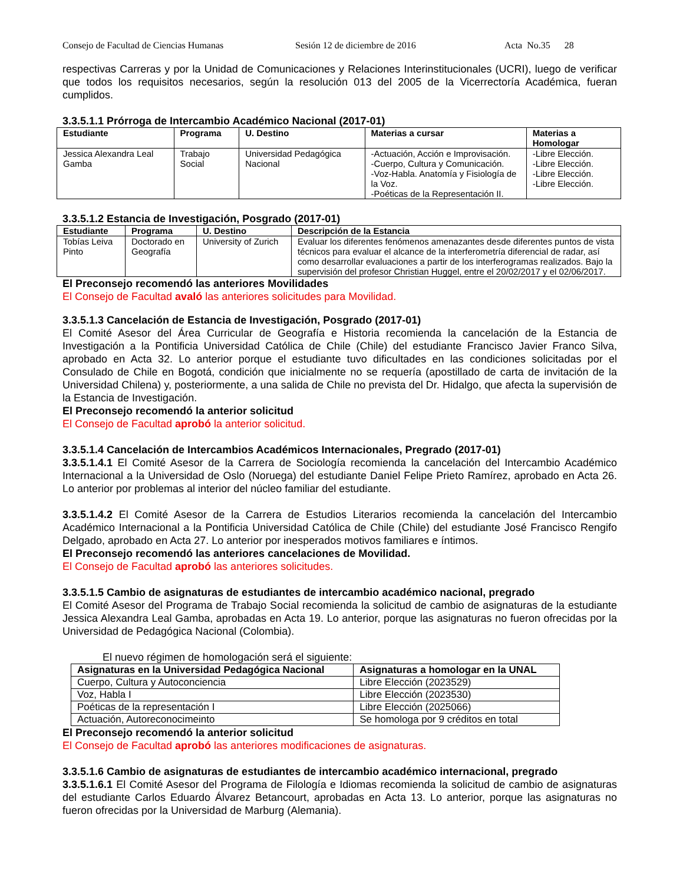Consejo de Facultad de Ciencias Humanas Sesión 12 de diciembre de 2016 Acta No.35 28
respectivas Carreras y por la Unidad de Comunicaciones y Relaciones Interinstitucionales (UCRI), luego de verificar que todos los requisitos necesarios, según la resolución 013 del 2005 de la Vicerrectoría Académica, fueran cumplidos.
3.3.5.1.1 Prórroga de Intercambio Académico Nacional (2017-01)
| Estudiante | Programa | U. Destino | Materias a cursar | Materias a Homologar |
| --- | --- | --- | --- | --- |
| Jessica Alexandra Leal Gamba | Trabajo Social | Universidad Pedagógica Nacional | -Actuación, Acción e Improvisación. -Cuerpo, Cultura y Comunicación. -Voz-Habla. Anatomía y Fisiología de la Voz. -Poéticas de la Representación II. | -Libre Elección. -Libre Elección. -Libre Elección. -Libre Elección. |
3.3.5.1.2 Estancia de Investigación, Posgrado (2017-01)
| Estudiante | Programa | U. Destino | Descripción de la Estancia |
| --- | --- | --- | --- |
| Tobías Leiva Pinto | Doctorado en Geografía | University of Zurich | Evaluar los diferentes fenómenos amenazantes desde diferentes puntos de vista técnicos para evaluar el alcance de la interferometría diferencial de radar, así como desarrollar evaluaciones a partir de los interferogramas realizados. Bajo la supervisión del profesor Christian Huggel, entre el 20/02/2017 y el 02/06/2017. |
El Preconsejo recomendó las anteriores Movilidades
El Consejo de Facultad avaló las anteriores solicitudes para Movilidad.
3.3.5.1.3 Cancelación de Estancia de Investigación, Posgrado (2017-01)
El Comité Asesor del Área Curricular de Geografía e Historia recomienda la cancelación de la Estancia de Investigación a la Pontificia Universidad Católica de Chile (Chile) del estudiante Francisco Javier Franco Silva, aprobado en Acta 32. Lo anterior porque el estudiante tuvo dificultades en las condiciones solicitadas por el Consulado de Chile en Bogotá, condición que inicialmente no se requería (apostillado de carta de invitación de la Universidad Chilena) y, posteriormente, a una salida de Chile no prevista del Dr. Hidalgo, que afecta la supervisión de la Estancia de Investigación.
El Preconsejo recomendó la anterior solicitud
El Consejo de Facultad aprobó la anterior solicitud.
3.3.5.1.4 Cancelación de Intercambios Académicos Internacionales, Pregrado (2017-01)
3.3.5.1.4.1 El Comité Asesor de la Carrera de Sociología recomienda la cancelación del Intercambio Académico Internacional a la Universidad de Oslo (Noruega) del estudiante Daniel Felipe Prieto Ramírez, aprobado en Acta 26. Lo anterior por problemas al interior del núcleo familiar del estudiante.
3.3.5.1.4.2 El Comité Asesor de la Carrera de Estudios Literarios recomienda la cancelación del Intercambio Académico Internacional a la Pontificia Universidad Católica de Chile (Chile) del estudiante José Francisco Rengifo Delgado, aprobado en Acta 27. Lo anterior por inesperados motivos familiares e íntimos.
El Preconsejo recomendó las anteriores cancelaciones de Movilidad.
El Consejo de Facultad aprobó las anteriores solicitudes.
3.3.5.1.5 Cambio de asignaturas de estudiantes de intercambio académico nacional, pregrado
El Comité Asesor del Programa de Trabajo Social recomienda la solicitud de cambio de asignaturas de la estudiante Jessica Alexandra Leal Gamba, aprobadas en Acta 19. Lo anterior, porque las asignaturas no fueron ofrecidas por la Universidad de Pedagógica Nacional (Colombia).
El nuevo régimen de homologación será el siguiente:
| Asignaturas en la Universidad Pedagógica Nacional | Asignaturas a homologar en la UNAL |
| --- | --- |
| Cuerpo, Cultura y Autoconciencia | Libre Elección (2023529) |
| Voz, Habla I | Libre Elección (2023530) |
| Poéticas de la representación I | Libre Elección (2025066) |
| Actuación, Autoreconocimeinto | Se homologa por 9 créditos en total |
El Preconsejo recomendó la anterior solicitud
El Consejo de Facultad aprobó las anteriores modificaciones de asignaturas.
3.3.5.1.6 Cambio de asignaturas de estudiantes de intercambio académico internacional, pregrado
3.3.5.1.6.1 El Comité Asesor del Programa de Filología e Idiomas recomienda la solicitud de cambio de asignaturas del estudiante Carlos Eduardo Álvarez Betancourt, aprobadas en Acta 13. Lo anterior, porque las asignaturas no fueron ofrecidas por la Universidad de Marburg (Alemania).